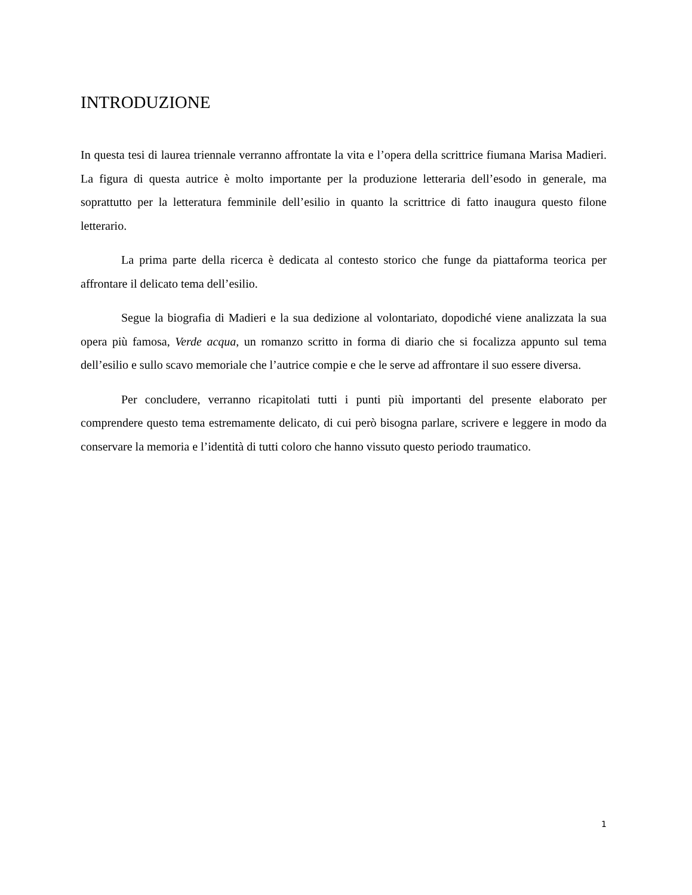INTRODUZIONE
In questa tesi di laurea triennale verranno affrontate la vita e l’opera della scrittrice fiumana Marisa Madieri. La figura di questa autrice è molto importante per la produzione letteraria dell’esodo in generale, ma soprattutto per la letteratura femminile dell’esilio in quanto la scrittrice di fatto inaugura questo filone letterario.
La prima parte della ricerca è dedicata al contesto storico che funge da piattaforma teorica per affrontare il delicato tema dell’esilio.
Segue la biografia di Madieri e la sua dedizione al volontariato, dopodiché viene analizzata la sua opera più famosa, Verde acqua, un romanzo scritto in forma di diario che si focalizza appunto sul tema dell’esilio e sullo scavo memoriale che l’autrice compie e che le serve ad affrontare il suo essere diversa.
Per concludere, verranno ricapitolati tutti i punti più importanti del presente elaborato per comprendere questo tema estremamente delicato, di cui però bisogna parlare, scrivere e leggere in modo da conservare la memoria e l’identità di tutti coloro che hanno vissuto questo periodo traumatico.
1